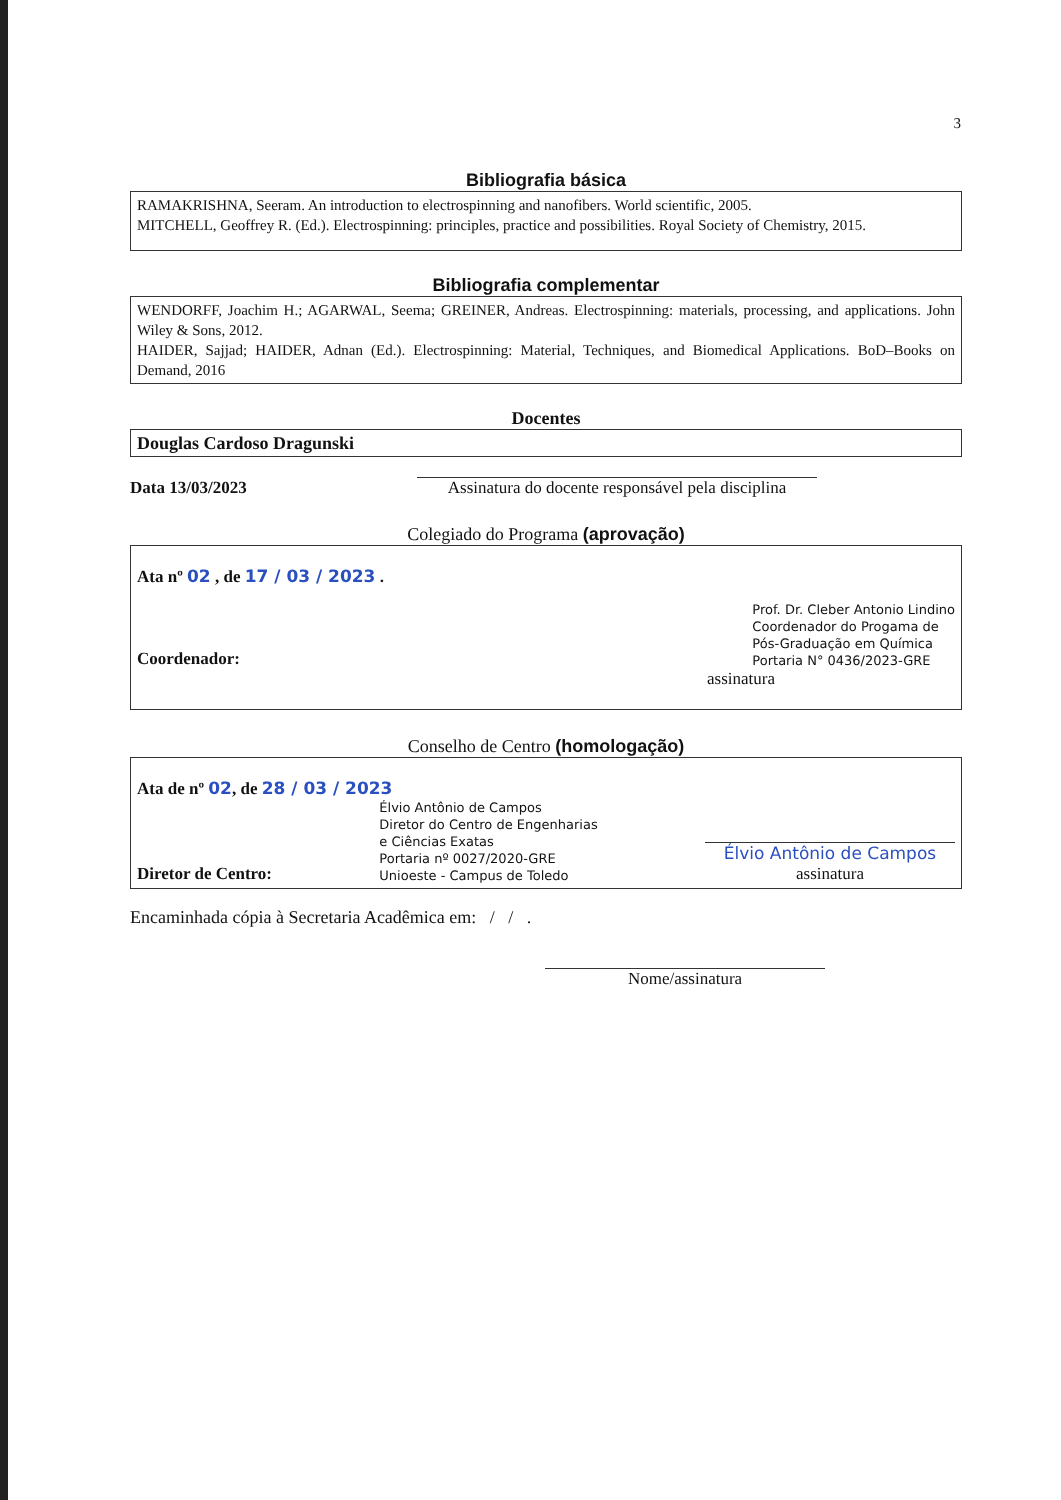3
Bibliografia básica
RAMAKRISHNA, Seeram. An introduction to electrospinning and nanofibers. World scientific, 2005.
MITCHELL, Geoffrey R. (Ed.). Electrospinning: principles, practice and possibilities. Royal Society of Chemistry, 2015.
Bibliografia complementar
WENDORFF, Joachim H.; AGARWAL, Seema; GREINER, Andreas. Electrospinning: materials, processing, and applications. John Wiley & Sons, 2012.
HAIDER, Sajjad; HAIDER, Adnan (Ed.). Electrospinning: Material, Techniques, and Biomedical Applications. BoD–Books on Demand, 2016
Docentes
Douglas Cardoso Dragunski
Data 13/03/2023
Assinatura do docente responsável pela disciplina
Colegiado do Programa (aprovação)
Ata nº 02 , de 17 / 03 / 2023 .
Coordenador: Prof. Dr. Cleber Antonio Lindino
Coordenador do Progama de
Pós-Graduação em Química
Portaria N° 0436/2023-GRE
assinatura
Conselho de Centro (homologação)
Ata de nº 02, de 28 / 03 / 2023
Diretor de Centro: Élvio Antônio de Campos
Diretor do Centro de Engenharias
e Ciências Exatas
Portaria nº 0027/2020-GRE
Unioeste - Campus de Toledo
Élvio Antônio de Campos
assinatura
Encaminhada cópia à Secretaria Acadêmica em: / / .
Nome/assinatura